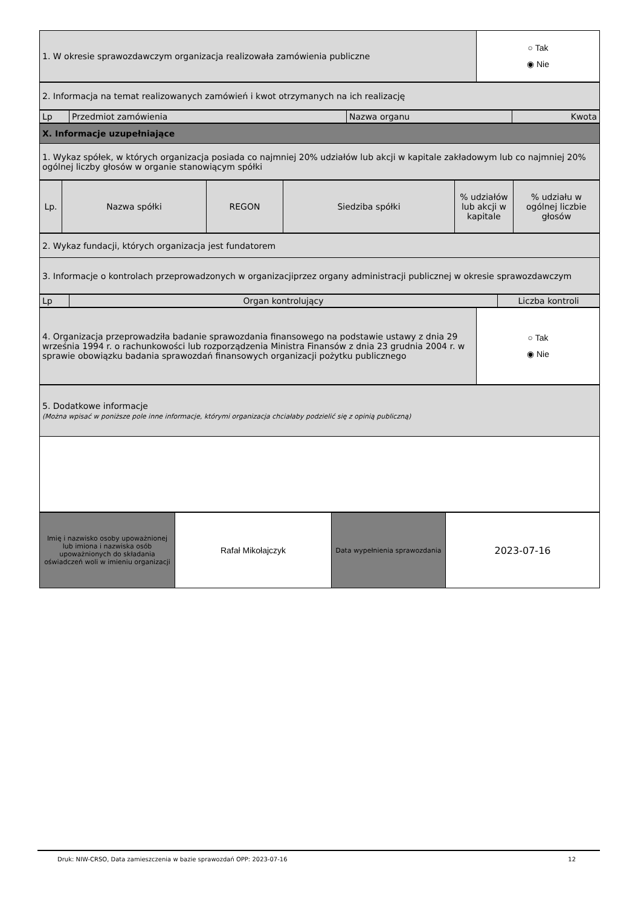| 1. W okresie sprawozdawczym organizacja realizowała zamówienia publiczne | ○ Tak ◉ Nie |
| 2. Informacja na temat realizowanych zamówień i kwot otrzymanych na ich realizację |
| Lp | Przedmiot zamówienia | Nazwa organu | Kwota |
| X. Informacje uzupełniające |
| 1. Wykaz spółek, w których organizacja posiada co najmniej 20% udziałów lub akcji w kapitale zakładowym lub co najmniej 20% ogólnej liczby głosów w organie stanowiącym spółki |
| Lp. | Nazwa spółki | REGON | Siedziba spółki | % udziałów lub akcji w kapitale | % udziału w ogólnej liczbie głosów |
| --- | --- | --- | --- | --- | --- |
| 2. Wykaz fundacji, których organizacja jest fundatorem |
| 3. Informacje o kontrolach przeprowadzonych w organizacjiprzez organy administracji publicznej w okresie sprawozdawczym |
| Lp | Organ kontrolujący | Liczba kontroli |
| 4. Organizacja przeprowadziła badanie sprawozdania finansowego na podstawie ustawy z dnia 29 września 1994 r. o rachunkowości lub rozporządzenia Ministra Finansów z dnia 23 grudnia 2004 r. w sprawie obowiązku badania sprawozdań finansowych organizacji pożytku publicznego | ○ Tak ◉ Nie |
| 5. Dodatkowe informacje (Można wpisać w poniższe pole inne informacje, którymi organizacja chciałaby podzielić się z opinią publiczną) |
| Imię i nazwisko osoby upoważnionej lub imiona i nazwiska osób upoważnionych do składania oświadczeń woli w imieniu organizacji | Rafał Mikołajczyk | Data wypełnienia sprawozdania | 2023-07-16 |
Druk: NIW-CRSO, Data zamieszczenia w bazie sprawozdań OPP: 2023-07-16 12